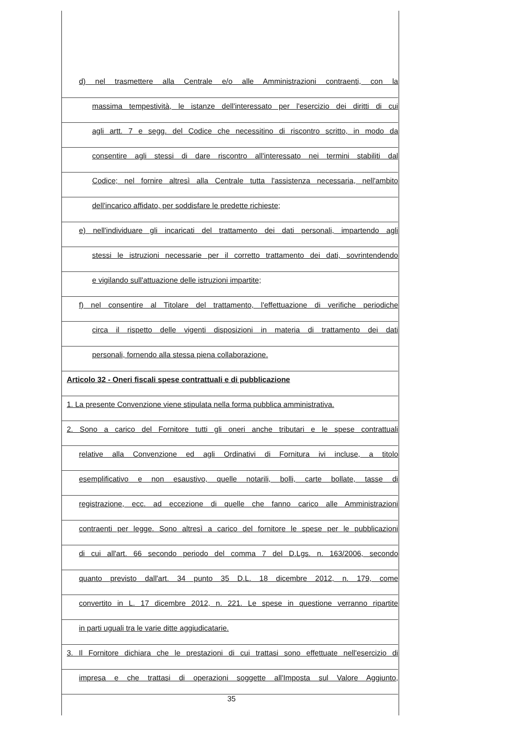d) nel trasmettere alla Centrale e/o alle Amministrazioni contraenti, con la
massima tempestività, le istanze dell'interessato per l'esercizio dei diritti di cui
agli artt. 7 e segg. del Codice che necessitino di riscontro scritto, in modo da
consentire agli stessi di dare riscontro all'interessato nei termini stabiliti dal
Codice; nel fornire altresì alla Centrale tutta l'assistenza necessaria, nell'ambito
dell'incarico affidato, per soddisfare le predette richieste;
e) nell'individuare gli incaricati del trattamento dei dati personali, impartendo agli
stessi le istruzioni necessarie per il corretto trattamento dei dati, sovrintendendo
e vigilando sull'attuazione delle istruzioni impartite;
f) nel consentire al Titolare del trattamento, l'effettuazione di verifiche periodiche
circa il rispetto delle vigenti disposizioni in materia di trattamento dei dati
personali, fornendo alla stessa piena collaborazione.
Articolo 32 - Oneri fiscali spese contrattuali e di pubblicazione
1. La presente Convenzione viene stipulata nella forma pubblica amministrativa.
2. Sono a carico del Fornitore tutti gli oneri anche tributari e le spese contrattuali
relative alla Convenzione ed agli Ordinativi di Fornitura ivi incluse, a titolo
esemplificativo e non esaustivo, quelle notarili, bolli, carte bollate, tasse di
registrazione, ecc. ad eccezione di quelle che fanno carico alle Amministrazioni
contraenti per legge. Sono altresì a carico del fornitore le spese per le pubblicazioni
di cui all'art. 66 secondo periodo del comma 7 del D.Lgs. n. 163/2006, secondo
quanto previsto dall'art. 34 punto 35 D.L. 18 dicembre 2012, n. 179, come
convertito in L. 17 dicembre 2012, n. 221. Le spese in questione verranno ripartite
in parti uguali tra le varie ditte aggiudicatarie.
3. Il Fornitore dichiara che le prestazioni di cui trattasi sono effettuate nell'esercizio di
impresa e che trattasi di operazioni soggette all'Imposta sul Valore Aggiunto,
35